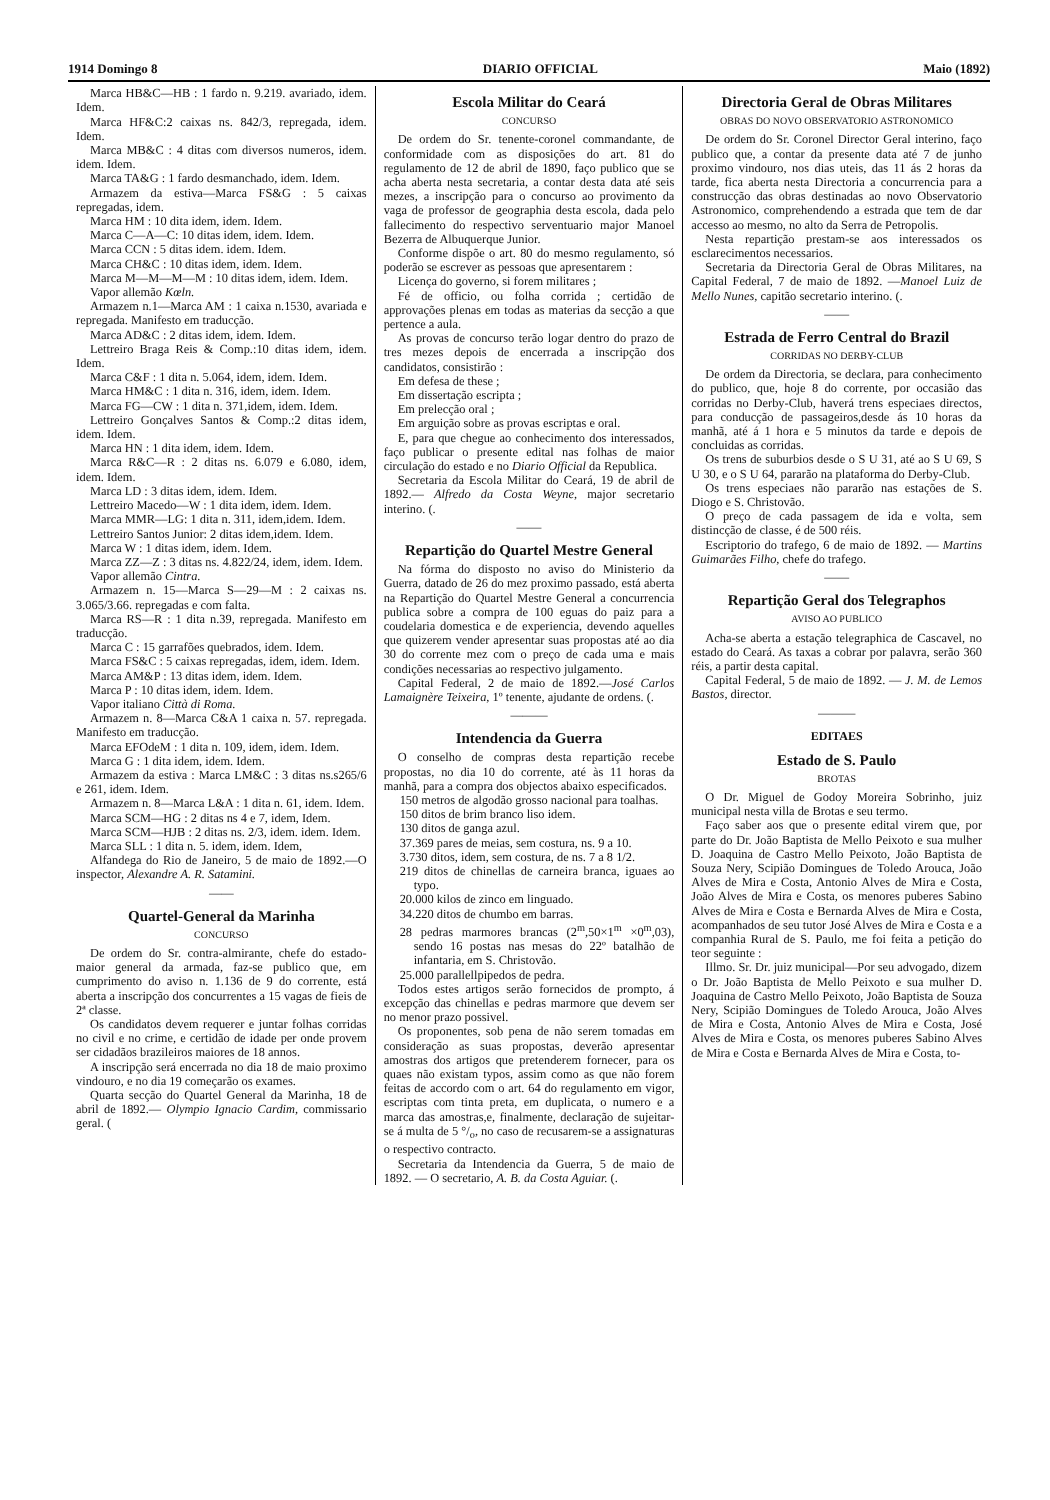1914 Domingo 8 DIARIO OFFICIAL Maio (1892)
Marca HB&C—HB : 1 fardo n. 9.219. avariado, idem. Idem.
Marca HF&C:2 caixas ns. 842/3, repregada, idem. Idem.
Marca MB&C : 4 ditas com diversos numeros, idem. idem. Idem.
Marca TA&G : 1 fardo desmanchado, idem. Idem.
Armazem da estiva—Marca FS&G : 5 caixas repregadas, idem.
Marca HM : 10 dita idem, idem. Idem.
Marca C—A—C: 10 ditas idem, idem. Idem.
Marca CCN : 5 ditas idem. idem. Idem.
Marca CH&C : 10 ditas idem, idem. Idem.
Marca M—M—M—M : 10 ditas idem, idem. Idem.
Vapor allemão Kœln.
Armazem n.1—Marca AM : 1 caixa n.1530, avariada e repregada. Manifesto em traducção.
Marca AD&C : 2 ditas idem, idem. Idem.
Lettreiro Braga Reis & Comp.:10 ditas idem, idem. Idem.
Marca C&F : 1 dita n. 5.064, idem, idem. Idem.
Marca HM&C : 1 dita n. 316, idem, idem. Idem.
Marca FG—CW : 1 dita n. 371,idem, idem. Idem.
Lettreiro Gonçalves Santos & Comp.:2 ditas idem, idem. Idem.
Marca HN : 1 dita idem, idem. Idem.
Marca R&C—R : 2 ditas ns. 6.079 e 6.080, idem, idem. Idem.
Marca LD : 3 ditas idem, idem. Idem.
Lettreiro Macedo—W : 1 dita idem, idem. Idem.
Marca MMR—LG: 1 dita n. 311, idem,idem. Idem.
Lettreiro Santos Junior: 2 ditas idem,idem. Idem.
Marca W : 1 ditas idem, idem. Idem.
Marca ZZ—Z : 3 ditas ns. 4.822/24, idem, idem. Idem.
Vapor allemão Cintra.
Armazem n. 15—Marca S—29—M : 2 caixas ns. 3.065/3.66. repregadas e com falta.
Marca RS—R : 1 dita n.39, repregada. Manifesto em traducção.
Marca C : 15 garrafões quebrados, idem. Idem.
Marca FS&C : 5 caixas repregadas, idem, idem. Idem.
Marca AM&P : 13 ditas idem, idem. Idem.
Marca P : 10 ditas idem, idem. Idem.
Vapor italiano Città di Roma.
Armazem n. 8—Marca C&A 1 caixa n. 57. repregada. Manifesto em traducção.
Marca EFOdeM : 1 dita n. 109, idem, idem. Idem.
Marca G : 1 dita idem, idem. Idem.
Armazem da estiva : Marca LM&C : 3 ditas ns.s265/6 e 261, idem. Idem.
Armazem n. 8—Marca L&A : 1 dita n. 61, idem. Idem.
Marca SCM—HG : 2 ditas ns 4 e 7, idem, Idem.
Marca SCM—HJB : 2 ditas ns. 2/3, idem. idem. Idem.
Marca SLL : 1 dita n. 5. idem, idem. Idem,
Alfandega do Rio de Janeiro, 5 de maio de 1892.—O inspector, Alexandre A. R. Satamini.
——
Quartel-General da Marinha
CONCURSO
De ordem do Sr. contra-almirante, chefe do estado-maior general da armada, faz-se publico que, em cumprimento do aviso n. 1.136 de 9 do corrente, está aberta a inscripção dos concurrentes a 15 vagas de fieis de 2ª classe.
Os candidatos devem requerer e juntar folhas corridas no civil e no crime, e certidão de idade per onde provem ser cidadãos brazileiros maiores de 18 annos.
A inscripção será encerrada no dia 18 de maio proximo vindouro, e no dia 19 começarão os exames.
Quarta secção do Quartel General da Marinha, 18 de abril de 1892.— Olympio Ignacio Cardim, commissario geral. (
Escola Militar do Ceará
CONCURSO
De ordem do Sr. tenente-coronel commandante, de conformidade com as disposições do art. 81 do regulamento de 12 de abril de 1890, faço publico que se acha aberta nesta secretaria, a contar desta data até seis mezes, a inscripção para o concurso ao provimento da vaga de professor de geographia desta escola, dada pelo fallecimento do respectivo serventuario major Manoel Bezerra de Albuquerque Junior.
Conforme dispõe o art. 80 do mesmo regulamento, só poderão se escrever as pessoas que apresentarem :
Licença do governo, si forem militares ;
Fé de officio, ou folha corrida ; certidão de approvações plenas em todas as materias da secção a que pertence a aula.
As provas de concurso terão logar dentro do prazo de tres mezes depois de encerrada a inscripção dos candidatos, consistirão :
Em defesa de these ;
Em dissertação escripta ;
Em prelecção oral ;
Em arguição sobre as provas escriptas e oral.
E, para que chegue ao conhecimento dos interessados, faço publicar o presente edital nas folhas de maior circulação do estado e no Diario Official da Republica.
Secretaria da Escola Militar do Ceará, 19 de abril de 1892.— Alfredo da Costa Weyne, major secretario interino. (.
——
Repartição do Quartel Mestre General
Na fórma do disposto no aviso do Ministerio da Guerra, datado de 26 do mez proximo passado, está aberta na Repartição do Quartel Mestre General a concurrencia publica sobre a compra de 100 eguas do paiz para a coudelaria domestica e de experiencia, devendo aquelles que quizerem vender apresentar suas propostas até ao dia 30 do corrente mez com o preço de cada uma e mais condições necessarias ao respectivo julgamento.
Capital Federal, 2 de maio de 1892.—José Carlos Lamaignère Teixeira, 1º tenente, ajudante de ordens. (.
———
Intendencia da Guerra
O conselho de compras desta repartição recebe propostas, no dia 10 do corrente, até às 11 horas da manhã, para a compra dos objectos abaixo especificados.
150 metros de algodão grosso nacional para toalhas.
150 ditos de brim branco liso idem.
130 ditos de ganga azul.
37.369 pares de meias, sem costura, ns. 9 a 10.
3.730 ditos, idem, sem costura, de ns. 7 a 8 1/2.
219 ditos de chinellas de carneira branca, iguaes ao typo.
20.000 kilos de zinco em linguado.
34.220 ditos de chumbo em barras.
28 pedras marmores brancas (2<sup>m</sup>,50×1<sup>m</sup> ×0<sup>m</sup>,03), sendo 16 postas nas mesas do 22º batalhão de infantaria, em S. Christovão.
25.000 parallellpipedos de pedra.
Todos estes artigos serão fornecidos de prompto, á excepção das chinellas e pedras marmore que devem ser no menor prazo possivel.
Os proponentes, sob pena de não serem tomadas em consideração as suas propostas, deverão apresentar amostras dos artigos que pretenderem fornecer, para os quaes não existam typos, assim como as que não forem feitas de accordo com o art. 64 do regulamento em vigor, escriptas com tinta preta, em duplicata, o numero e a marca das amostras,e, finalmente, declaração de sujeitar-se á multa de 5 °/<sub>o</sub>, no caso de recusarem-se a assignaturas o respectivo contracto.
Secretaria da Intendencia da Guerra, 5 de maio de 1892. — O secretario, A. B. da Costa Aguiar. (.
Directoria Geral de Obras Militares
OBRAS DO NOVO OBSERVATORIO ASTRONOMICO
De ordem do Sr. Coronel Director Geral interino, faço publico que, a contar da presente data até 7 de junho proximo vindouro, nos dias uteis, das 11 ás 2 horas da tarde, fica aberta nesta Directoria a concurrencia para a construcção das obras destinadas ao novo Observatorio Astronomico, comprehendendo a estrada que tem de dar accesso ao mesmo, no alto da Serra de Petropolis.
Nesta repartição prestam-se aos interessados os esclarecimentos necessarios.
Secretaria da Directoria Geral de Obras Militares, na Capital Federal, 7 de maio de 1892. —Manoel Luiz de Mello Nunes, capitão secretario interino. (.
——
Estrada de Ferro Central do Brazil
CORRIDAS NO DERBY-CLUB
De ordem da Directoria, se declara, para conhecimento do publico, que, hoje 8 do corrente, por occasião das corridas no Derby-Club, haverá trens especiaes directos, para conducção de passageiros,desde ás 10 horas da manhã, até á 1 hora e 5 minutos da tarde e depois de concluidas as corridas.
Os trens de suburbios desde o S U 31, até ao S U 69, S U 30, e o S U 64, pararão na plataforma do Derby-Club.
Os trens especiaes não pararão nas estações de S. Diogo e S. Christovão.
O preço de cada passagem de ida e volta, sem distincção de classe, é de 500 réis.
Escriptorio do trafego, 6 de maio de 1892. — Martins Guimarães Filho, chefe do trafego.
——
Repartição Geral dos Telegraphos
AVISO AO PUBLICO
Acha-se aberta a estação telegraphica de Cascavel, no estado do Ceará. As taxas a cobrar por palavra, serão 360 réis, a partir desta capital.
Capital Federal, 5 de maio de 1892. — J. M. de Lemos Bastos, director.
———
EDITAES
Estado de S. Paulo
BROTAS
O Dr. Miguel de Godoy Moreira Sobrinho, juiz municipal nesta villa de Brotas e seu termo.
Faço saber aos que o presente edital virem que, por parte do Dr. João Baptista de Mello Peixoto e sua mulher D. Joaquina de Castro Mello Peixoto, João Baptista de Souza Nery, Scipião Domingues de Toledo Arouca, João Alves de Mira e Costa, Antonio Alves de Mira e Costa, João Alves de Mira e Costa, os menores puberes Sabino Alves de Mira e Costa e Bernarda Alves de Mira e Costa, acompanhados de seu tutor José Alves de Mira e Costa e a companhia Rural de S. Paulo, me foi feita a petição do teor seguinte :
Illmo. Sr. Dr. juiz municipal—Por seu advogado, dizem o Dr. João Baptista de Mello Peixoto e sua mulher D. Joaquina de Castro Mello Peixoto, João Baptista de Souza Nery, Scipião Domingues de Toledo Arouca, João Alves de Mira e Costa, Antonio Alves de Mira e Costa, José Alves de Mira e Costa, os menores puberes Sabino Alves de Mira e Costa e Bernarda Alves de Mira e Costa, to-